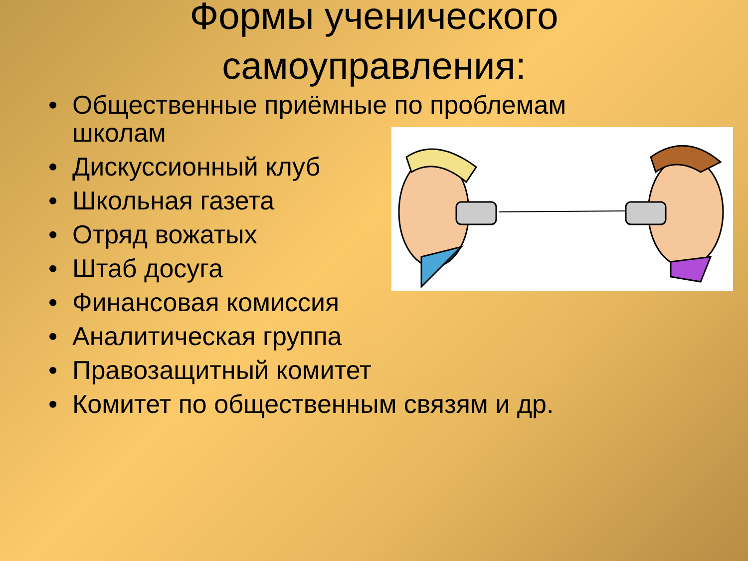Формы ученического самоуправления:
• Общественные приёмные по проблемам школам
• Дискуссионный клуб
• Школьная газета
• Отряд вожатых
• Штаб досуга
• Финансовая комиссия
• Аналитическая группа
• Правозащитный комитет
• Комитет по общественным связям и др.